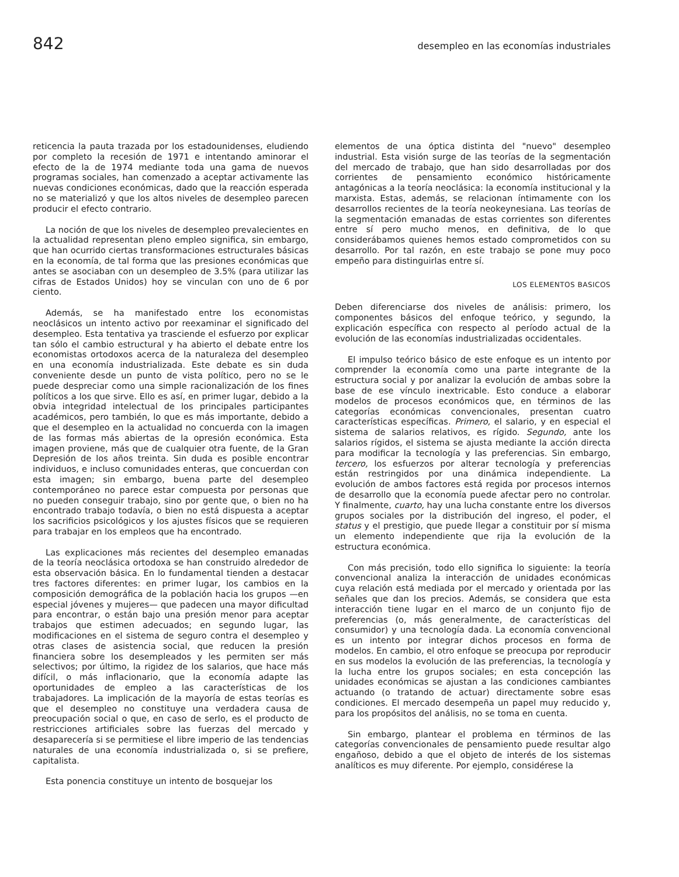842 desempleo en las economías industriales
reticencia la pauta trazada por los estadounidenses, eludiendo por completo la recesión de 1971 e intentando aminorar el efecto de la de 1974 mediante toda una gama de nuevos programas sociales, han comenzado a aceptar activamente las nuevas condiciones económicas, dado que la reacción esperada no se materializó y que los altos niveles de desempleo parecen producir el efecto contrario.
La noción de que los niveles de desempleo prevalecientes en la actualidad representan pleno empleo significa, sin embargo, que han ocurrido ciertas transformaciones estructurales básicas en la economía, de tal forma que las presiones económicas que antes se asociaban con un desempleo de 3.5% (para utilizar las cifras de Estados Unidos) hoy se vinculan con uno de 6 por ciento.
Además, se ha manifestado entre los economistas neoclásicos un intento activo por reexaminar el significado del desempleo. Esta tentativa ya trasciende el esfuerzo por explicar tan sólo el cambio estructural y ha abierto el debate entre los economistas ortodoxos acerca de la naturaleza del desempleo en una economía industrializada. Este debate es sin duda conveniente desde un punto de vista político, pero no se le puede despreciar como una simple racionalización de los fines políticos a los que sirve. Ello es así, en primer lugar, debido a la obvia integridad intelectual de los principales participantes académicos, pero también, lo que es más importante, debido a que el desempleo en la actualidad no concuerda con la imagen de las formas más abiertas de la opresión económica. Esta imagen proviene, más que de cualquier otra fuente, de la Gran Depresión de los años treinta. Sin duda es posible encontrar individuos, e incluso comunidades enteras, que concuerdan con esta imagen; sin embargo, buena parte del desempleo contemporáneo no parece estar compuesta por personas que no pueden conseguir trabajo, sino por gente que, o bien no ha encontrado trabajo todavía, o bien no está dispuesta a aceptar los sacrificios psicológicos y los ajustes físicos que se requieren para trabajar en los empleos que ha encontrado.
Las explicaciones más recientes del desempleo emanadas de la teoría neoclásica ortodoxa se han construido alrededor de esta observación básica. En lo fundamental tienden a destacar tres factores diferentes: en primer lugar, los cambios en la composición demográfica de la población hacia los grupos —en especial jóvenes y mujeres— que padecen una mayor dificultad para encontrar, o están bajo una presión menor para aceptar trabajos que estimen adecuados; en segundo lugar, las modificaciones en el sistema de seguro contra el desempleo y otras clases de asistencia social, que reducen la presión financiera sobre los desempleados y les permiten ser más selectivos; por último, la rigidez de los salarios, que hace más difícil, o más inflacionario, que la economía adapte las oportunidades de empleo a las características de los trabajadores. La implicación de la mayoría de estas teorías es que el desempleo no constituye una verdadera causa de preocupación social o que, en caso de serlo, es el producto de restricciones artificiales sobre las fuerzas del mercado y desaparecería si se permitiese el libre imperio de las tendencias naturales de una economía industrializada o, si se prefiere, capitalista.
Esta ponencia constituye un intento de bosquejar los
elementos de una óptica distinta del "nuevo" desempleo industrial. Esta visión surge de las teorías de la segmentación del mercado de trabajo, que han sido desarrolladas por dos corrientes de pensamiento económico históricamente antagónicas a la teoría neoclásica: la economía institucional y la marxista. Estas, además, se relacionan íntimamente con los desarrollos recientes de la teoría neokeynesiana. Las teorías de la segmentación emanadas de estas corrientes son diferentes entre sí pero mucho menos, en definitiva, de lo que considerábamos quienes hemos estado comprometidos con su desarrollo. Por tal razón, en este trabajo se pone muy poco empeño para distinguirlas entre sí.
LOS ELEMENTOS BASICOS
Deben diferenciarse dos niveles de análisis: primero, los componentes básicos del enfoque teórico, y segundo, la explicación específica con respecto al período actual de la evolución de las economías industrializadas occidentales.
El impulso teórico básico de este enfoque es un intento por comprender la economía como una parte integrante de la estructura social y por analizar la evolución de ambas sobre la base de ese vínculo inextricable. Esto conduce a elaborar modelos de procesos económicos que, en términos de las categorías económicas convencionales, presentan cuatro características específicas. Primero, el salario, y en especial el sistema de salarios relativos, es rígido. Segundo, ante los salarios rígidos, el sistema se ajusta mediante la acción directa para modificar la tecnología y las preferencias. Sin embargo, tercero, los esfuerzos por alterar tecnología y preferencias están restringidos por una dinámica independiente. La evolución de ambos factores está regida por procesos internos de desarrollo que la economía puede afectar pero no controlar. Y finalmente, cuarto, hay una lucha constante entre los diversos grupos sociales por la distribución del ingreso, el poder, el status y el prestigio, que puede llegar a constituir por sí misma un elemento independiente que rija la evolución de la estructura económica.
Con más precisión, todo ello significa lo siguiente: la teoría convencional analiza la interacción de unidades económicas cuya relación está mediada por el mercado y orientada por las señales que dan los precios. Además, se considera que esta interacción tiene lugar en el marco de un conjunto fijo de preferencias (o, más generalmente, de características del consumidor) y una tecnología dada. La economía convencional es un intento por integrar dichos procesos en forma de modelos. En cambio, el otro enfoque se preocupa por reproducir en sus modelos la evolución de las preferencias, la tecnología y la lucha entre los grupos sociales; en esta concepción las unidades económicas se ajustan a las condiciones cambiantes actuando (o tratando de actuar) directamente sobre esas condiciones. El mercado desempeña un papel muy reducido y, para los propósitos del análisis, no se toma en cuenta.
Sin embargo, plantear el problema en términos de las categorías convencionales de pensamiento puede resultar algo engañoso, debido a que el objeto de interés de los sistemas analíticos es muy diferente. Por ejemplo, considérese la